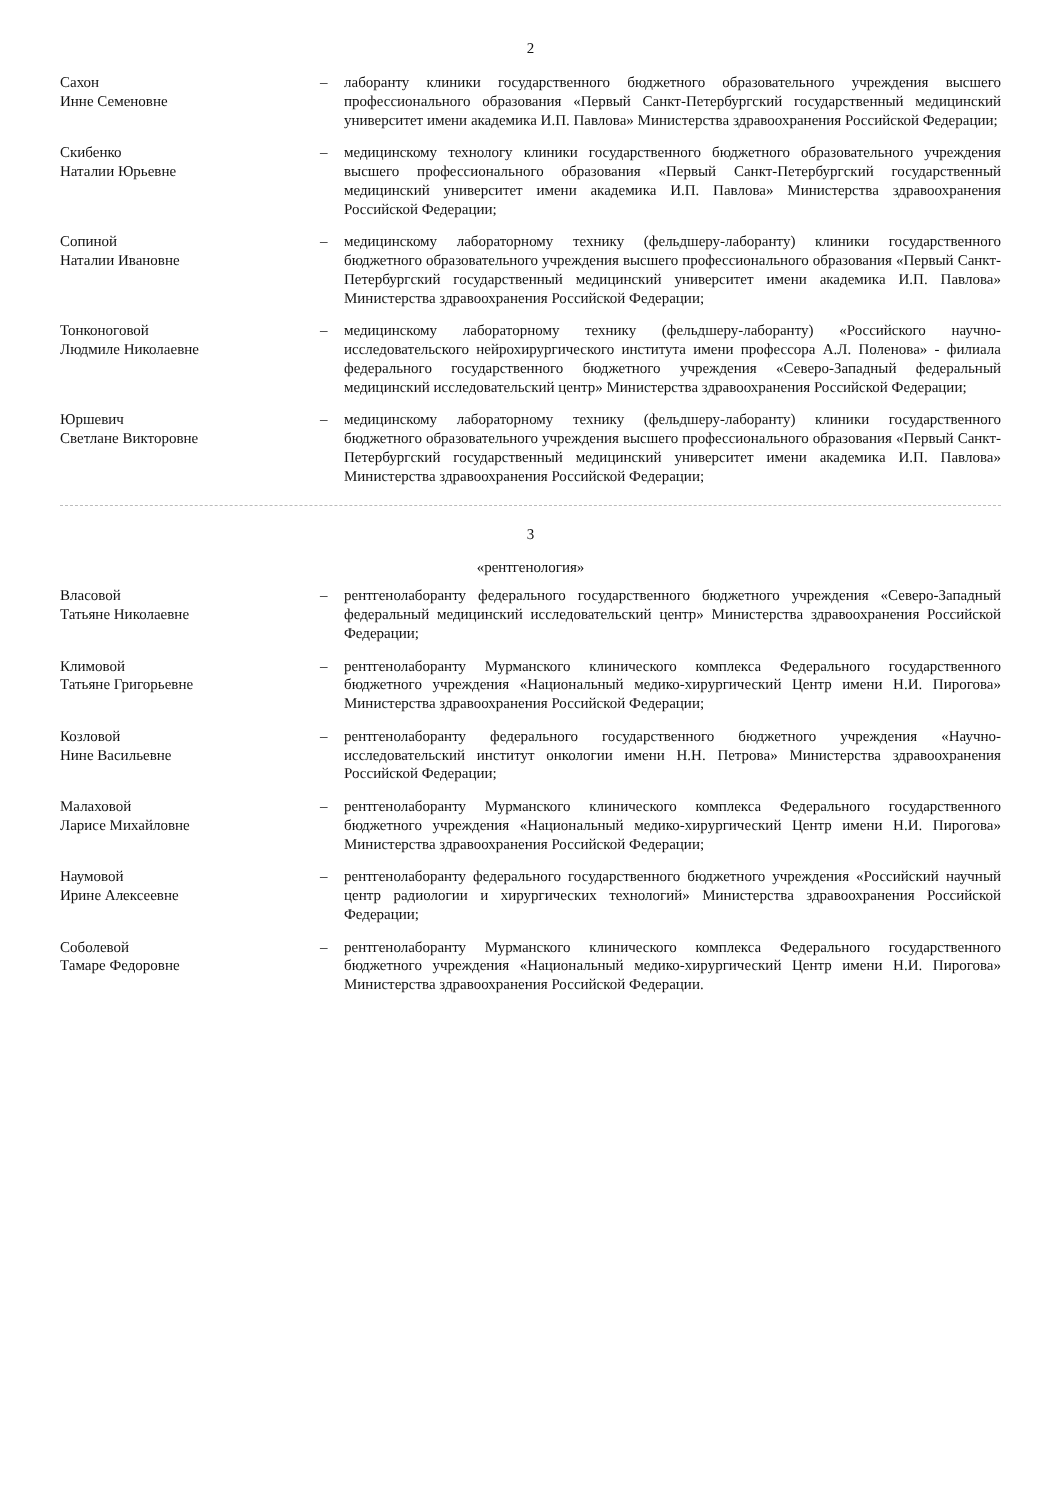2
Сахон
Инне Семеновне
–
лаборанту клиники государственного бюджетного образовательного учреждения высшего профессионального образования «Первый Санкт-Петербургский государственный медицинский университет имени академика И.П. Павлова» Министерства здравоохранения Российской Федерации;
Скибенко
Наталии Юрьевне
–
медицинскому технологу клиники государственного бюджетного образовательного учреждения высшего профессионального образования «Первый Санкт-Петербургский государственный медицинский университет имени академика И.П. Павлова» Министерства здравоохранения Российской Федерации;
Сопиной
Наталии Ивановне
–
медицинскому лабораторному технику (фельдшеру-лаборанту) клиники государственного бюджетного образовательного учреждения высшего профессионального образования «Первый Санкт-Петербургский государственный медицинский университет имени академика И.П. Павлова» Министерства здравоохранения Российской Федерации;
Тонконоговой
Людмиле Николаевне
–
медицинскому лабораторному технику (фельдшеру-лаборанту) «Российского научно-исследовательского нейрохирургического института имени профессора А.Л. Поленова» - филиала федерального государственного бюджетного учреждения «Северо-Западный федеральный медицинский исследовательский центр» Министерства здравоохранения Российской Федерации;
Юршевич
Светлане Викторовне
–
медицинскому лабораторному технику (фельдшеру-лаборанту) клиники государственного бюджетного образовательного учреждения высшего профессионального образования «Первый Санкт-Петербургский государственный медицинский университет имени академика И.П. Павлова» Министерства здравоохранения Российской Федерации;
3
«рентгенология»
Власовой
Татьяне Николаевне
–
рентгенолаборанту федерального государственного бюджетного учреждения «Северо-Западный федеральный медицинский исследовательский центр» Министерства здравоохранения Российской Федерации;
Климовой
Татьяне Григорьевне
–
рентгенолаборанту Мурманского клинического комплекса Федерального государственного бюджетного учреждения «Национальный медико-хирургический Центр имени Н.И. Пирогова» Министерства здравоохранения Российской Федерации;
Козловой
Нине Васильевне
–
рентгенолаборанту федерального государственного бюджетного учреждения «Научно-исследовательский институт онкологии имени Н.Н. Петрова» Министерства здравоохранения Российской Федерации;
Малаховой
Ларисе Михайловне
–
рентгенолаборанту Мурманского клинического комплекса Федерального государственного бюджетного учреждения «Национальный медико-хирургический Центр имени Н.И. Пирогова» Министерства здравоохранения Российской Федерации;
Наумовой
Ирине Алексеевне
–
рентгенолаборанту федерального государственного бюджетного учреждения «Российский научный центр радиологии и хирургических технологий» Министерства здравоохранения Российской Федерации;
Соболевой
Тамаре Федоровне
–
рентгенолаборанту Мурманского клинического комплекса Федерального государственного бюджетного учреждения «Национальный медико-хирургический Центр имени Н.И. Пирогова» Министерства здравоохранения Российской Федерации.